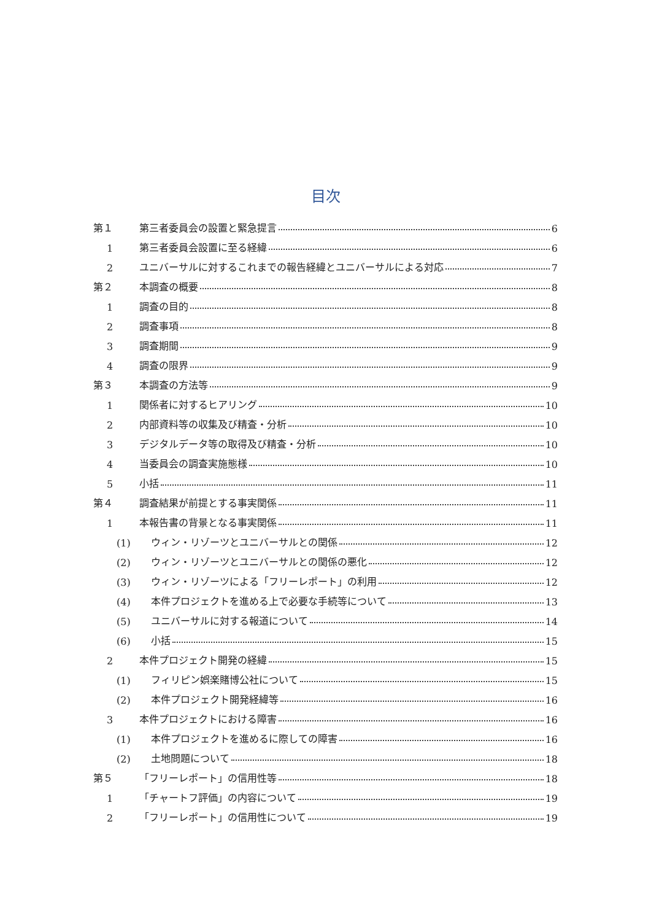目次
第１ 第三者委員会の設置と緊急提言 6
1 第三者委員会設置に至る経緯 6
2 ユニバーサルに対するこれまでの報告経緯とユニバーサルによる対応 7
第２ 本調査の概要 8
1 調査の目的 8
2 調査事項 8
3 調査期間 9
4 調査の限界 9
第３ 本調査の方法等 9
1 関係者に対するヒアリング 10
2 内部資料等の収集及び精査・分析 10
3 デジタルデータ等の取得及び精査・分析 10
4 当委員会の調査実施態様 10
5 小括 11
第４ 調査結果が前提とする事実関係 11
1 本報告書の背景となる事実関係 11
(1) ウィン・リゾーツとユニバーサルとの関係 12
(2) ウィン・リゾーツとユニバーサルとの関係の悪化 12
(3) ウィン・リゾーツによる「フリーレポート」の利用 12
(4) 本件プロジェクトを進める上で必要な手続等について 13
(5) ユニバーサルに対する報道について 14
(6) 小括 15
2 本件プロジェクト開発の経緯 15
(1) フィリピン娯楽賭博公社について 15
(2) 本件プロジェクト開発経緯等 16
3 本件プロジェクトにおける障害 16
(1) 本件プロジェクトを進めるに際しての障害 16
(2) 土地問題について 18
第５ 「フリーレポート」の信用性等 18
1 「チャートフ評価」の内容について 19
2 「フリーレポート」の信用性について 19